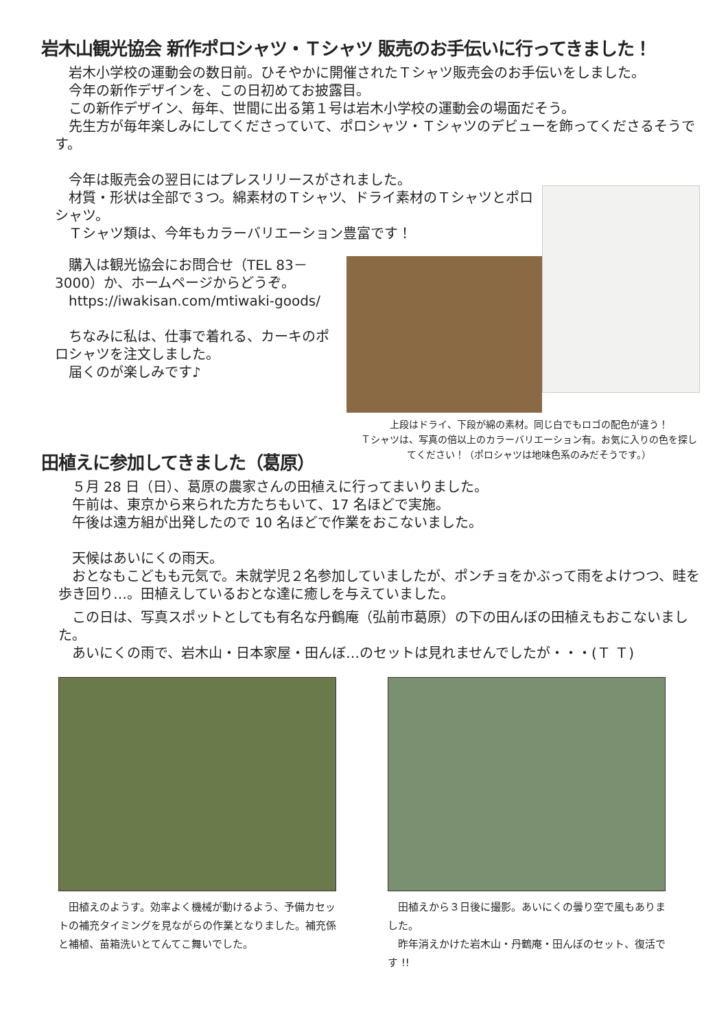岩木山観光協会 新作ポロシャツ・Ｔシャツ 販売のお手伝いに行ってきました！
　岩木小学校の運動会の数日前。ひそやかに開催されたＴシャツ販売会のお手伝いをしました。
　今年の新作デザインを、この日初めてお披露目。
　この新作デザイン、毎年、世間に出る第１号は岩木小学校の運動会の場面だそう。
　先生方が毎年楽しみにしてくださっていて、ポロシャツ・Ｔシャツのデビューを飾ってくださるそうです。
　今年は販売会の翌日にはプレスリリースがされました。
　材質・形状は全部で３つ。綿素材のＴシャツ、ドライ素材のＴシャツとポロシャツ。
　Ｔシャツ類は、今年もカラーバリエーション豊富です！
　購入は観光協会にお問合せ（TEL 83－3000）か、ホームページからどうぞ。
　https://iwakisan.com/mtiwaki-goods/
　ちなみに私は、仕事で着れる、カーキのポロシャツを注文しました。
　届くのが楽しみです♪
上段はドライ、下段が綿の素材。同じ白でもロゴの配色が違う！
Ｔシャツは、写真の倍以上のカラーバリエーション有。お気に入りの色を探してください！（ポロシャツは地味色系のみだそうです。）
田植えに参加してきました（葛原）
　５月 28 日（日）、葛原の農家さんの田植えに行ってまいりました。
　午前は、東京から来られた方たちもいて、17 名ほどで実施。
　午後は遠方組が出発したので 10 名ほどで作業をおこないました。
　天候はあいにくの雨天。
　おとなもこどもも元気で。未就学児２名参加していましたが、ポンチョをかぶって雨をよけつつ、畦を歩き回り…。田植えしているおとな達に癒しを与えていました。
　この日は、写真スポットとしても有名な丹鶴庵（弘前市葛原）の下の田んぼの田植えもおこないました。
　あいにくの雨で、岩木山・日本家屋・田んぼ…のセットは見れませんでしたが・・・(Ｔ Ｔ)
　田植えのようす。効率よく機械が動けるよう、予備カセットの補充タイミングを見ながらの作業となりました。補充係と補植、苗箱洗いとてんてこ舞いでした。
　田植えから３日後に撮影。あいにくの曇り空で風もありました。
　昨年消えかけた岩木山・丹鶴庵・田んぼのセット、復活です !!